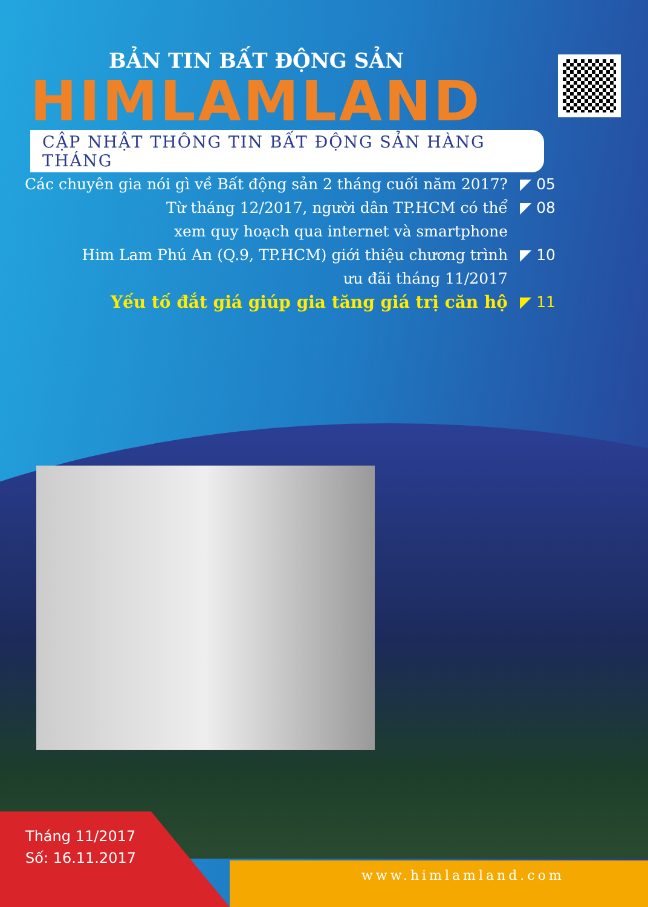BẢN TIN BẤT ĐỘNG SẢN
HIMLAMLAND
CẬP NHẬT THÔNG TIN BẤT ĐỘNG SẢN HÀNG THÁNG
Các chuyên gia nói gì về Bất động sản 2 tháng cuối năm 2017?
◤ 05
Từ tháng 12/2017, người dân TP.HCM có thể
xem quy hoạch qua internet và smartphone
◤ 08
Him Lam Phú An (Q.9, TP.HCM) giới thiệu chương trình
ưu đãi tháng 11/2017
◤ 10
Yếu tố đắt giá giúp gia tăng giá trị căn hộ
◤ 11
Tháng 11/2017
Số: 16.11.2017
www.himlamland.com